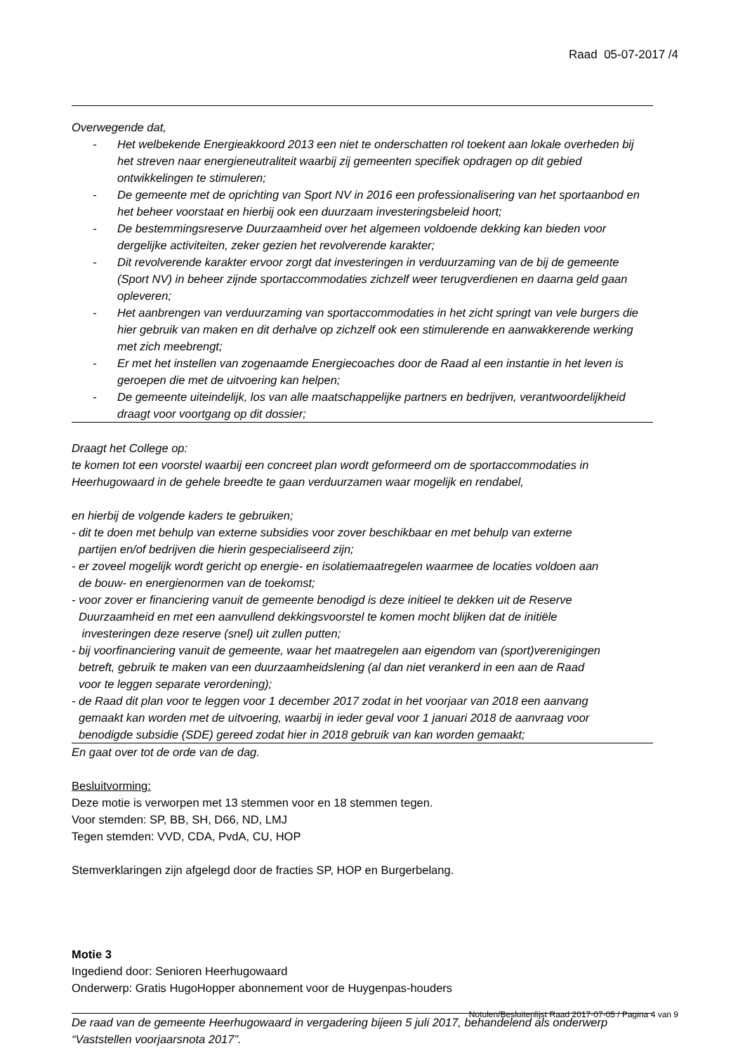Raad 05-07-2017 /4
Overwegende dat,
- Het welbekende Energieakkoord 2013 een niet te onderschatten rol toekent aan lokale overheden bij het streven naar energieneutraliteit waarbij zij gemeenten specifiek opdragen op dit gebied ontwikkelingen te stimuleren;
- De gemeente met de oprichting van Sport NV in 2016 een professionalisering van het sportaanbod en het beheer voorstaat en hierbij ook een duurzaam investeringsbeleid hoort;
- De bestemmingsreserve Duurzaamheid over het algemeen voldoende dekking kan bieden voor dergelijke activiteiten, zeker gezien het revolverende karakter;
- Dit revolverende karakter ervoor zorgt dat investeringen in verduurzaming van de bij de gemeente (Sport NV) in beheer zijnde sportaccommodaties zichzelf weer terugverdienen en daarna geld gaan opleveren;
- Het aanbrengen van verduurzaming van sportaccommodaties in het zicht springt van vele burgers die hier gebruik van maken en dit derhalve op zichzelf ook een stimulerende en aanwakkerende werking met zich meebrengt;
- Er met het instellen van zogenaamde Energiecoaches door de Raad al een instantie in het leven is geroepen die met de uitvoering kan helpen;
- De gemeente uiteindelijk, los van alle maatschappelijke partners en bedrijven, verantwoordelijkheid draagt voor voortgang op dit dossier;
Draagt het College op:
te komen tot een voorstel waarbij een concreet plan wordt geformeerd om de sportaccommodaties in Heerhugowaard in de gehele breedte te gaan verduurzamen waar mogelijk en rendabel,
en hierbij de volgende kaders te gebruiken;
- dit te doen met behulp van externe subsidies voor zover beschikbaar en met behulp van externe
partijen en/of bedrijven die hierin gespecialiseerd zijn;
- er zoveel mogelijk wordt gericht op energie- en isolatiemaatregelen waarmee de locaties voldoen aan
de bouw- en energienormen van de toekomst;
- voor zover er financiering vanuit de gemeente benodigd is deze initieel te dekken uit de Reserve
Duurzaamheid en met een aanvullend dekkingsvoorstel te komen mocht blijken dat de initiële
investeringen deze reserve (snel) uit zullen putten;
- bij voorfinanciering vanuit de gemeente, waar het maatregelen aan eigendom van (sport)verenigingen
betreft, gebruik te maken van een duurzaamheidslening (al dan niet verankerd in een aan de Raad
voor te leggen separate verordening);
- de Raad dit plan voor te leggen voor 1 december 2017 zodat in het voorjaar van 2018 een aanvang
gemaakt kan worden met de uitvoering, waarbij in ieder geval voor 1 januari 2018 de aanvraag voor
benodigde subsidie (SDE) gereed zodat hier in 2018 gebruik van kan worden gemaakt;
En gaat over tot de orde van de dag.
Besluitvorming:
Deze motie is verworpen met 13 stemmen voor en 18 stemmen tegen.
Voor stemden: SP, BB, SH, D66, ND, LMJ
Tegen stemden: VVD, CDA, PvdA, CU, HOP
Stemverklaringen zijn afgelegd door de fracties SP, HOP en Burgerbelang.
Motie 3
Ingediend door: Senioren Heerhugowaard
Onderwerp: Gratis HugoHopper abonnement voor de Huygenpas-houders
De raad van de gemeente Heerhugowaard in vergadering bijeen 5 juli 2017, behandelend als onderwerp “Vaststellen voorjaarsnota 2017”.
Notulen/Besluitenlijst Raad 2017-07-05 / Pagina 4 van 9